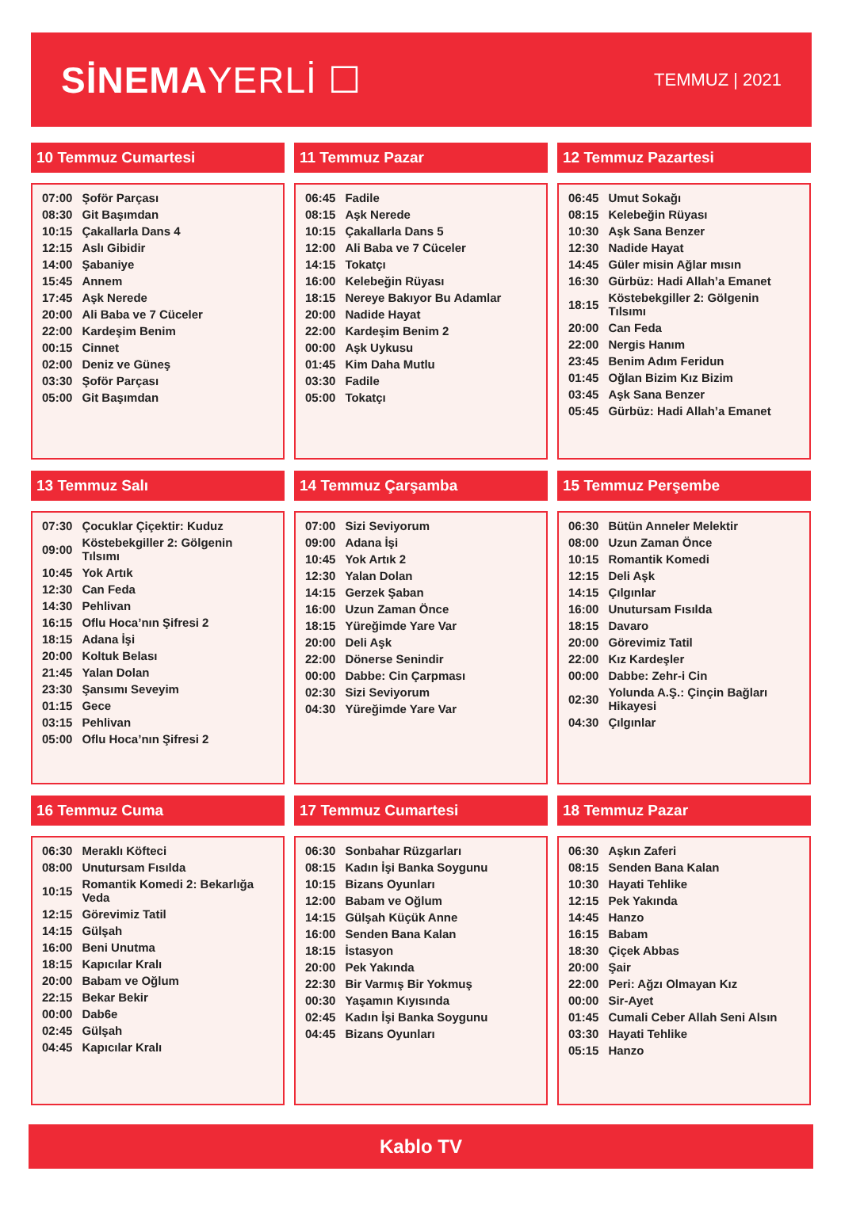SİNEMAYERLİ ☐
TEMMUZ | 2021
10 Temmuz Cumartesi
| 07:00 | Şoför Parçası |
| 08:30 | Git Başımdan |
| 10:15 | Çakallarla Dans 4 |
| 12:15 | Aslı Gibidir |
| 14:00 | Şabaniye |
| 15:45 | Annem |
| 17:45 | Aşk Nerede |
| 20:00 | Ali Baba ve 7 Cüceler |
| 22:00 | Kardeşim Benim |
| 00:15 | Cinnet |
| 02:00 | Deniz ve Güneş |
| 03:30 | Şoför Parçası |
| 05:00 | Git Başımdan |
11 Temmuz Pazar
| 06:45 | Fadile |
| 08:15 | Aşk Nerede |
| 10:15 | Çakallarla Dans 5 |
| 12:00 | Ali Baba ve 7 Cüceler |
| 14:15 | Tokatçı |
| 16:00 | Kelebeğin Rüyası |
| 18:15 | Nereye Bakıyor Bu Adamlar |
| 20:00 | Nadide Hayat |
| 22:00 | Kardeşim Benim 2 |
| 00:00 | Aşk Uykusu |
| 01:45 | Kim Daha Mutlu |
| 03:30 | Fadile |
| 05:00 | Tokatçı |
12 Temmuz Pazartesi
| 06:45 | Umut Sokağı |
| 08:15 | Kelebeğin Rüyası |
| 10:30 | Aşk Sana Benzer |
| 12:30 | Nadide Hayat |
| 14:45 | Güler misin Ağlar mısın |
| 16:30 | Gürbüz: Hadi Allah’a Emanet |
| 18:15 | Köstebekgiller 2: Gölgenin Tılsımı |
| 20:00 | Can Feda |
| 22:00 | Nergis Hanım |
| 23:45 | Benim Adım Feridun |
| 01:45 | Oğlan Bizim Kız Bizim |
| 03:45 | Aşk Sana Benzer |
| 05:45 | Gürbüz: Hadi Allah’a Emanet |
13 Temmuz Salı
| 07:30 | Çocuklar Çiçektir: Kuduz |
| 09:00 | Köstebekgiller 2: Gölgenin Tılsımı |
| 10:45 | Yok Artık |
| 12:30 | Can Feda |
| 14:30 | Pehlivan |
| 16:15 | Oflu Hoca’nın Şifresi 2 |
| 18:15 | Adana İşi |
| 20:00 | Koltuk Belası |
| 21:45 | Yalan Dolan |
| 23:30 | Şansımı Seveyim |
| 01:15 | Gece |
| 03:15 | Pehlivan |
| 05:00 | Oflu Hoca’nın Şifresi 2 |
14 Temmuz Çarşamba
| 07:00 | Sizi Seviyorum |
| 09:00 | Adana İşi |
| 10:45 | Yok Artık 2 |
| 12:30 | Yalan Dolan |
| 14:15 | Gerzek Şaban |
| 16:00 | Uzun Zaman Önce |
| 18:15 | Yüreğimde Yare Var |
| 20:00 | Deli Aşk |
| 22:00 | Dönerse Senindir |
| 00:00 | Dabbe: Cin Çarpması |
| 02:30 | Sizi Seviyorum |
| 04:30 | Yüreğimde Yare Var |
15 Temmuz Perşembe
| 06:30 | Bütün Anneler Melektir |
| 08:00 | Uzun Zaman Önce |
| 10:15 | Romantik Komedi |
| 12:15 | Deli Aşk |
| 14:15 | Çılgınlar |
| 16:00 | Unutursam Fısılda |
| 18:15 | Davaro |
| 20:00 | Görevimiz Tatil |
| 22:00 | Kız Kardeşler |
| 00:00 | Dabbe: Zehr-i Cin |
| 02:30 | Yolunda A.Ş.: Çinçin Bağları Hikayesi |
| 04:30 | Çılgınlar |
16 Temmuz Cuma
| 06:30 | Meraklı Köfteci |
| 08:00 | Unutursam Fısılda |
| 10:15 | Romantik Komedi 2: Bekarlığa Veda |
| 12:15 | Görevimiz Tatil |
| 14:15 | Gülşah |
| 16:00 | Beni Unutma |
| 18:15 | Kapıcılar Kralı |
| 20:00 | Babam ve Oğlum |
| 22:15 | Bekar Bekir |
| 00:00 | Dab6e |
| 02:45 | Gülşah |
| 04:45 | Kapıcılar Kralı |
17 Temmuz Cumartesi
| 06:30 | Sonbahar Rüzgarları |
| 08:15 | Kadın İşi Banka Soygunu |
| 10:15 | Bizans Oyunları |
| 12:00 | Babam ve Oğlum |
| 14:15 | Gülşah Küçük Anne |
| 16:00 | Senden Bana Kalan |
| 18:15 | İstasyon |
| 20:00 | Pek Yakında |
| 22:30 | Bir Varmış Bir Yokmuş |
| 00:30 | Yaşamın Kıyısında |
| 02:45 | Kadın İşi Banka Soygunu |
| 04:45 | Bizans Oyunları |
18 Temmuz Pazar
| 06:30 | Aşkın Zaferi |
| 08:15 | Senden Bana Kalan |
| 10:30 | Hayati Tehlike |
| 12:15 | Pek Yakında |
| 14:45 | Hanzo |
| 16:15 | Babam |
| 18:30 | Çiçek Abbas |
| 20:00 | Şair |
| 22:00 | Peri: Ağzı Olmayan Kız |
| 00:00 | Sir-Ayet |
| 01:45 | Cumali Ceber Allah Seni Alsın |
| 03:30 | Hayati Tehlike |
| 05:15 | Hanzo |
Kablo TV